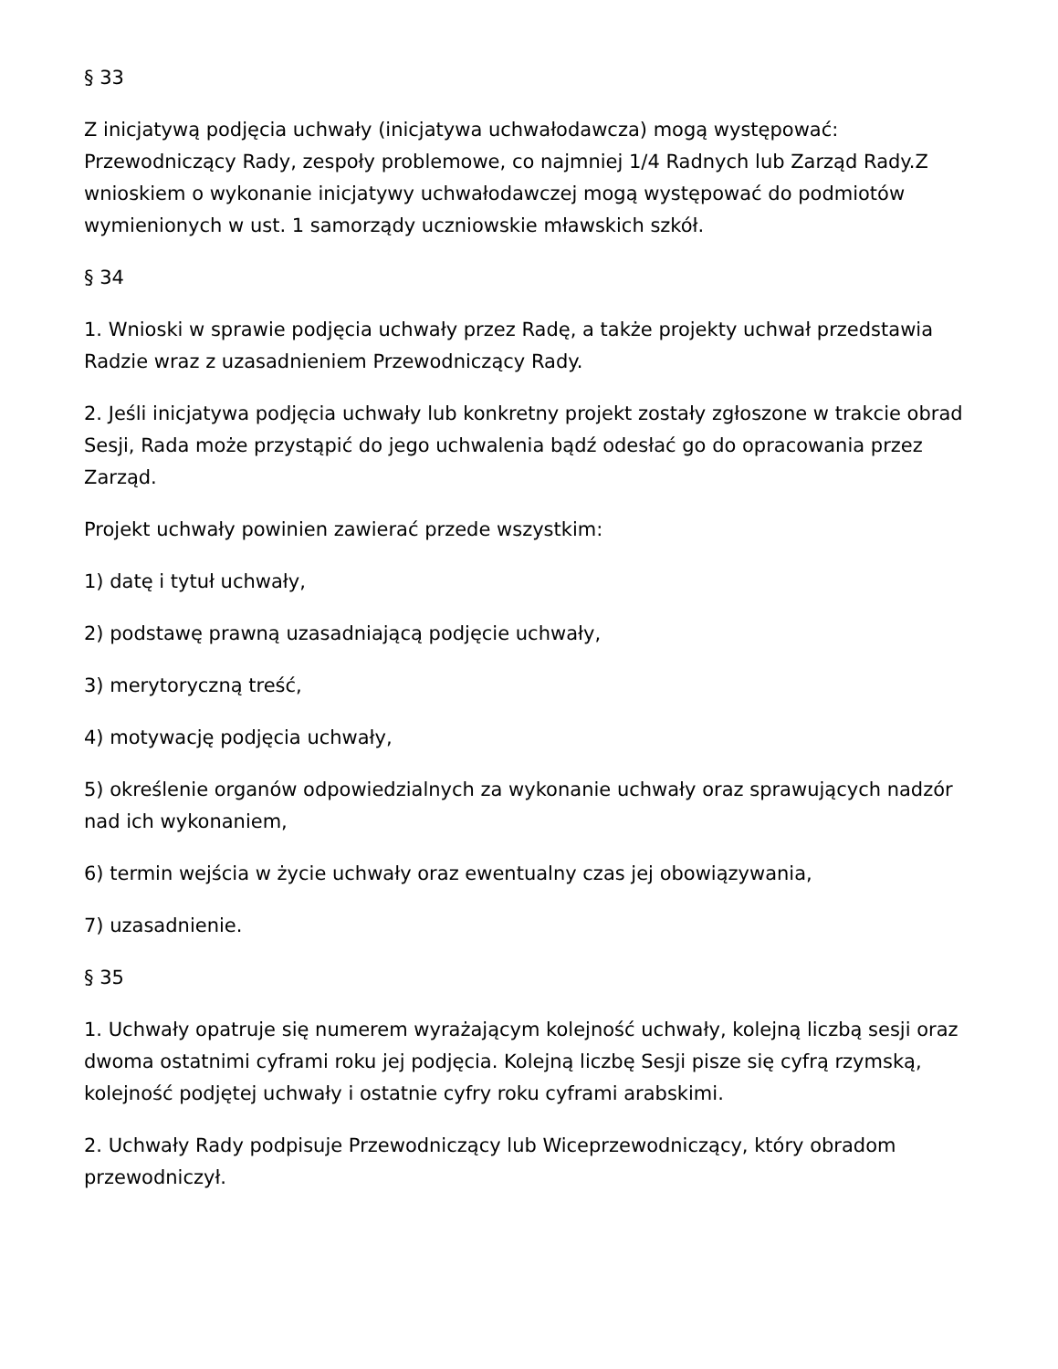§ 33
Z inicjatywą podjęcia uchwały (inicjatywa uchwałodawcza) mogą występować: Przewodniczący Rady, zespoły problemowe, co najmniej 1/4 Radnych lub Zarząd Rady.Z wnioskiem o wykonanie inicjatywy uchwałodawczej mogą występować do podmiotów wymienionych w ust. 1 samorządy uczniowskie mławskich szkół.
§ 34
1. Wnioski w sprawie podjęcia uchwały przez Radę, a także projekty uchwał przedstawia Radzie wraz z uzasadnieniem Przewodniczący Rady.
2. Jeśli inicjatywa podjęcia uchwały lub konkretny projekt zostały zgłoszone w trakcie obrad Sesji, Rada może przystąpić do jego uchwalenia bądź odesłać go do opracowania przez Zarząd.
Projekt uchwały powinien zawierać przede wszystkim:
1) datę i tytuł uchwały,
2) podstawę prawną uzasadniającą podjęcie uchwały,
3) merytoryczną treść,
4) motywację podjęcia uchwały,
5) określenie organów odpowiedzialnych za wykonanie uchwały oraz sprawujących nadzór nad ich wykonaniem,
6) termin wejścia w życie uchwały oraz ewentualny czas jej obowiązywania,
7) uzasadnienie.
§ 35
1. Uchwały opatruje się numerem wyrażającym kolejność uchwały, kolejną liczbą sesji oraz dwoma ostatnimi cyframi roku jej podjęcia. Kolejną liczbę Sesji pisze się cyfrą rzymską, kolejność podjętej uchwały i ostatnie cyfry roku cyframi arabskimi.
2. Uchwały Rady podpisuje Przewodniczący lub Wiceprzewodniczący, który obradom przewodniczył.